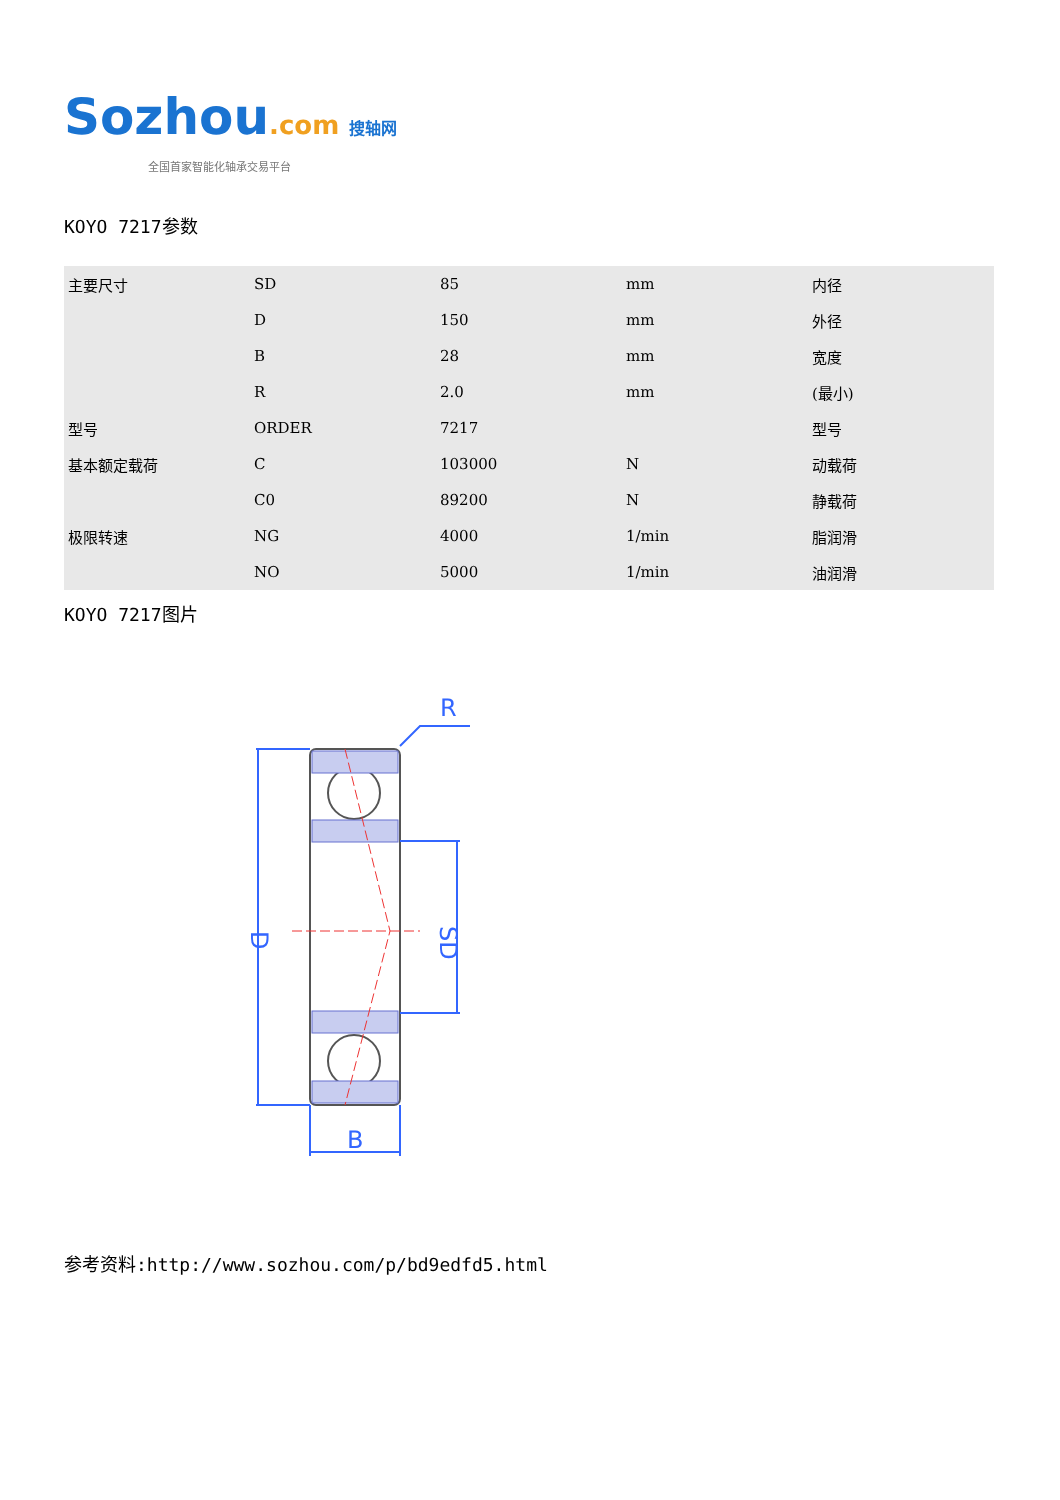Sozhou.com 搜轴网
全国首家智能化轴承交易平台
KOYO 7217参数
| 主要尺寸 | SD | 85 | mm | 内径 |
| | D | 150 | mm | 外径 |
| | B | 28 | mm | 宽度 |
| | R | 2.0 | mm | (最小) |
| 型号 | ORDER | 7217 | | 型号 |
| 基本额定载荷 | C | 103000 | N | 动载荷 |
| | C0 | 89200 | N | 静载荷 |
| 极限转速 | NG | 4000 | 1/min | 脂润滑 |
| | NO | 5000 | 1/min | 油润滑 |
KOYO 7217图片
R
B
D
SD
参考资料:http://www.sozhou.com/p/bd9edfd5.html